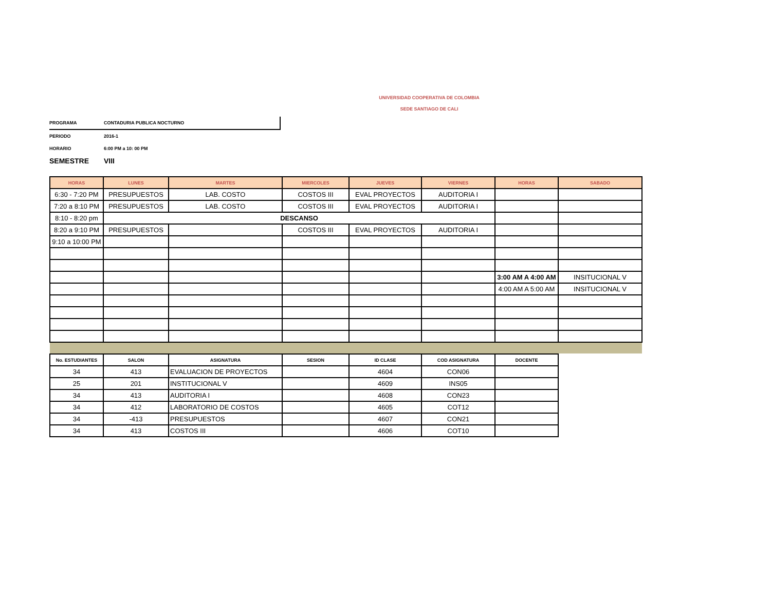UNIVERSIDAD COOPERATIVA DE COLOMBIA
SEDE SANTIAGO DE CALI
PROGRAMA CONTADURIA PUBLICA NOCTURNO
PERIODO 2016-1
HORARIO 6:00 PM a 10: 00 PM
SEMESTRE VIII
| HORAS | LUNES | MARTES | MIERCOLES | JUEVES | VIERNES | HORAS | SABADO |
| --- | --- | --- | --- | --- | --- | --- | --- |
| 6:30 - 7:20 PM | PRESUPUESTOS | LAB. COSTO | COSTOS III | EVAL PROYECTOS | AUDITORIA I | | |
| 7:20 a 8:10 PM | PRESUPUESTOS | LAB. COSTO | COSTOS III | EVAL PROYECTOS | AUDITORIA I | | |
| 8:10 - 8:20 pm | DESCANSO | | | | | | |
| 8:20 a 9:10 PM | PRESUPUESTOS | | COSTOS III | EVAL PROYECTOS | AUDITORIA I | | |
| 9:10 a 10:00 PM | | | | | | | |
| | | | | | | 3:00 AM A 4:00 AM | INSITUCIONAL V |
| | | | | | | 4:00 AM A 5:00 AM | INSITUCIONAL V |
| No. ESTUDIANTES | SALON | ASIGNATURA | SESION | ID CLASE | COD ASIGNATURA | DOCENTE |
| --- | --- | --- | --- | --- | --- | --- |
| 34 | 413 | EVALUACION DE PROYECTOS | | 4604 | CON06 | |
| 25 | 201 | INSTITUCIONAL V | | 4609 | INS05 | |
| 34 | 413 | AUDITORIA I | | 4608 | CON23 | |
| 34 | 412 | LABORATORIO DE COSTOS | | 4605 | COT12 | |
| 34 | -413 | PRESUPUESTOS | | 4607 | CON21 | |
| 34 | 413 | COSTOS III | | 4606 | COT10 | |